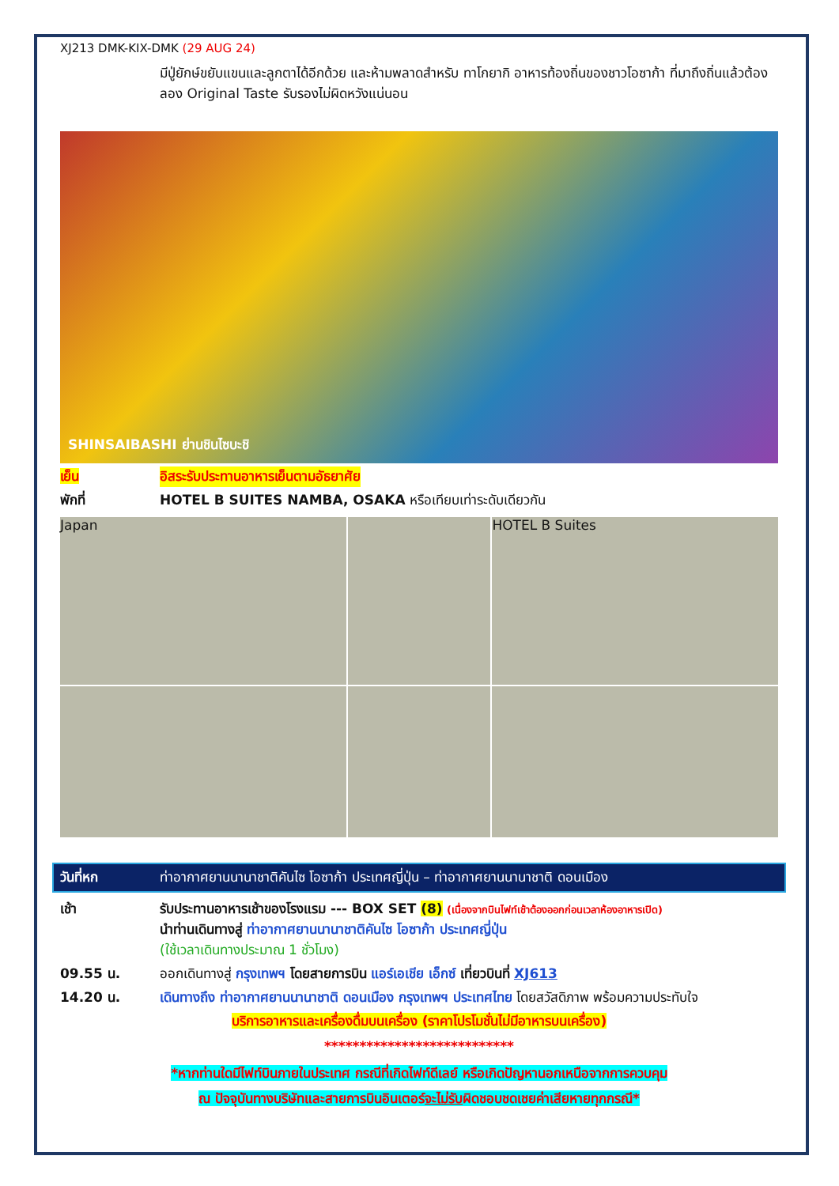XJ213 DMK-KIX-DMK (29 AUG 24)
มีปู่ยักษ์ขยับแขนและลูกตาได้อีกด้วย และห้ามพลาดสำหรับ ทาโกยากิ อาหารท้องถิ่นของชาวโอซาก้า ที่มาถึงถิ่นแล้วต้องลอง Original Taste รับรองไม่ผิดหวังแน่นอน
SHINSAIBASHI ย่านชินไซบะชิ
เย็น อิสระรับประทานอาหารเย็นตามอัธยาศัย
พักที่ HOTEL B SUITES NAMBA, OSAKA หรือเทียบเท่าระดับเดียวกัน
Japan
HOTEL B Suites
วันที่หก ท่าอากาศยานนานาชาติคันไซ โอซาก้า ประเทศญี่ปุ่น – ท่าอากาศยานนานาชาติ ดอนเมือง
เช้า รับประทานอาหารเช้าของโรงแรม --- BOX SET (8) (เนื่องจากบินไฟท์เช้าต้องออกก่อนเวลาห้องอาหารเปิด)
นำท่านเดินทางสู่ ท่าอากาศยานนานาชาติคันไซ โอซาก้า ประเทศญี่ปุ่น
(ใช้เวลาเดินทางประมาณ 1 ชั่วโมง)
09.55 น. ออกเดินทางสู่ กรุงเทพฯ โดยสายการบิน แอร์เอเชีย เอ็กซ์ เที่ยวบินที่ XJ613
14.20 น. เดินทางถึง ท่าอากาศยานนานาชาติ ดอนเมือง กรุงเทพฯ ประเทศไทย โดยสวัสดิภาพ พร้อมความประทับใจ
บริการอาหารและเครื่องดื่มบนเครื่อง (ราคาโปรโมชั่นไม่มีอาหารบนเครื่อง)
***************************
*หากท่านใดมีไฟท์บินภายในประเทศ กรณีที่เกิดไฟท์ดีเลย์ หรือเกิดปัญหานอกเหนือจากการควบคุม
ณ ปัจจุบันทางบริษัทและสายการบินอินเตอร์จะไม่รับผิดชอบชดเชยค่าเสียหายทุกกรณี*